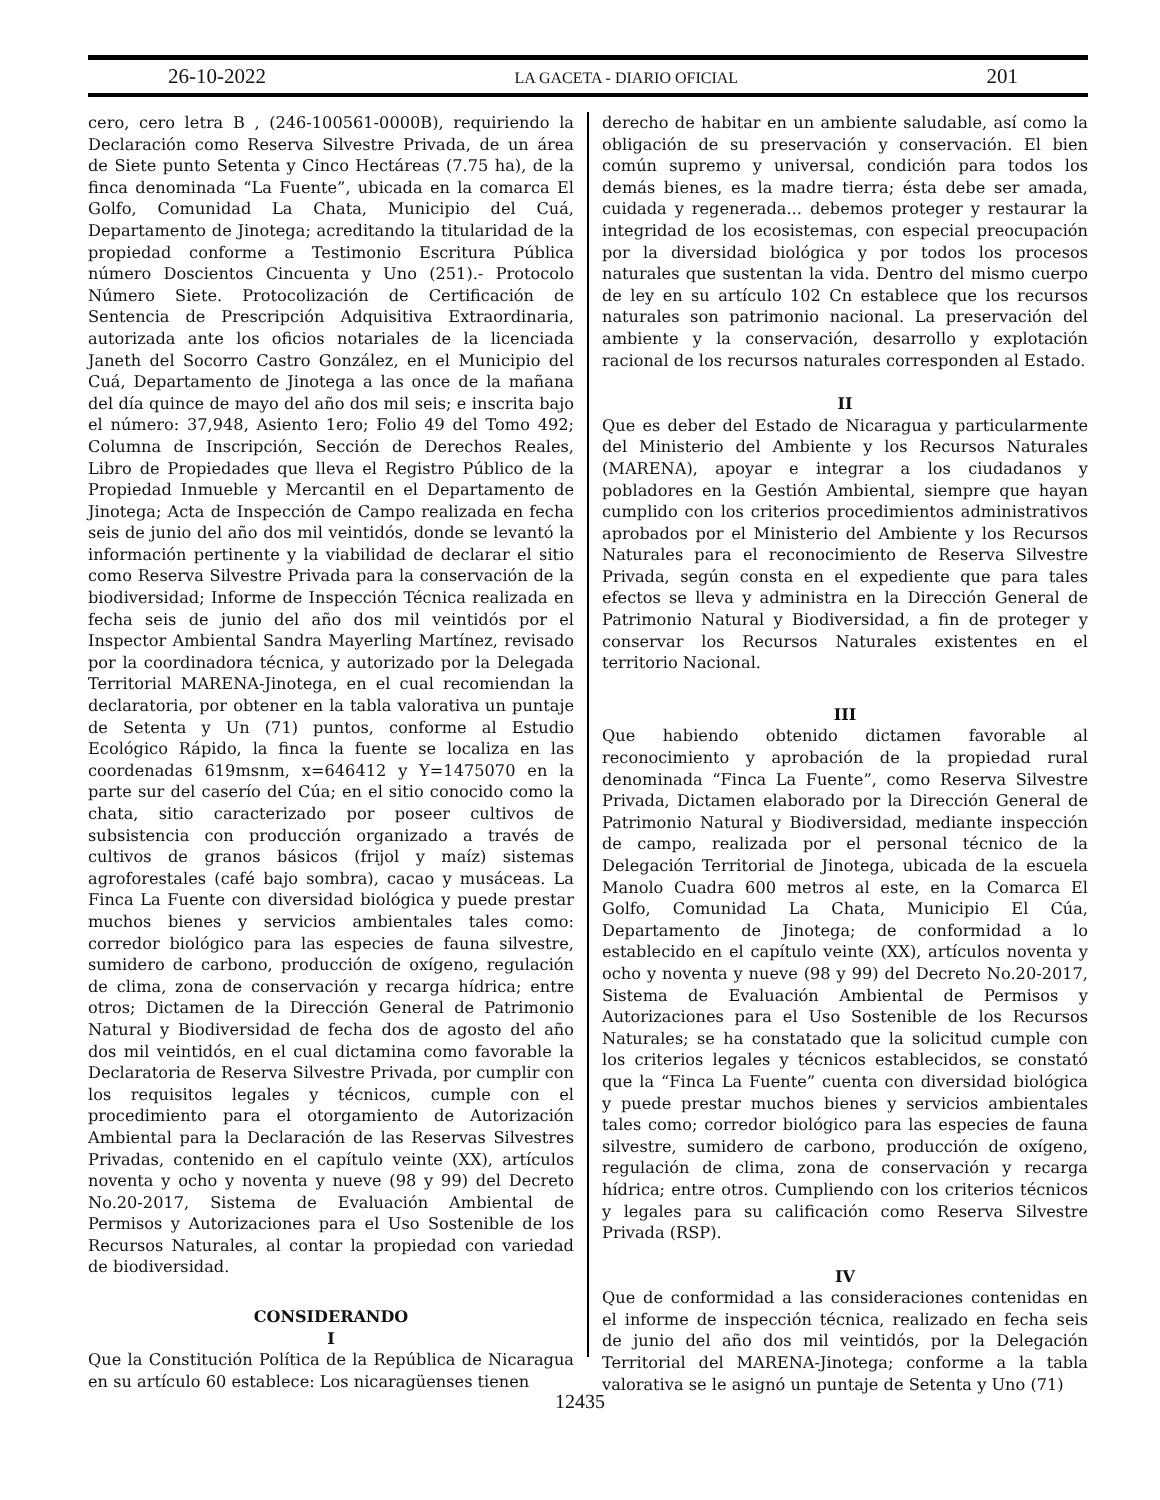26-10-2022 LA GACETA - DIARIO OFICIAL 201
cero, cero letra B , (246-100561-0000B), requiriendo la Declaración como Reserva Silvestre Privada, de un área de Siete punto Setenta y Cinco Hectáreas (7.75 ha), de la finca denominada “La Fuente”, ubicada en la comarca El Golfo, Comunidad La Chata, Municipio del Cuá, Departamento de Jinotega; acreditando la titularidad de la propiedad conforme a Testimonio Escritura Pública número Doscientos Cincuenta y Uno (251).- Protocolo Número Siete. Protocolización de Certificación de Sentencia de Prescripción Adquisitiva Extraordinaria, autorizada ante los oficios notariales de la licenciada Janeth del Socorro Castro González, en el Municipio del Cuá, Departamento de Jinotega a las once de la mañana del día quince de mayo del año dos mil seis; e inscrita bajo el número: 37,948, Asiento 1ero; Folio 49 del Tomo 492; Columna de Inscripción, Sección de Derechos Reales, Libro de Propiedades que lleva el Registro Público de la Propiedad Inmueble y Mercantil en el Departamento de Jinotega; Acta de Inspección de Campo realizada en fecha seis de junio del año dos mil veintidós, donde se levantó la información pertinente y la viabilidad de declarar el sitio como Reserva Silvestre Privada para la conservación de la biodiversidad; Informe de Inspección Técnica realizada en fecha seis de junio del año dos mil veintidós por el Inspector Ambiental Sandra Mayerling Martínez, revisado por la coordinadora técnica, y autorizado por la Delegada Territorial MARENA-Jinotega, en el cual recomiendan la declaratoria, por obtener en la tabla valorativa un puntaje de Setenta y Un (71) puntos, conforme al Estudio Ecológico Rápido, la finca la fuente se localiza en las coordenadas 619msnm, x=646412 y Y=1475070 en la parte sur del caserío del Cúa; en el sitio conocido como la chata, sitio caracterizado por poseer cultivos de subsistencia con producción organizado a través de cultivos de granos básicos (frijol y maíz) sistemas agroforestales (café bajo sombra), cacao y musáceas. La Finca La Fuente con diversidad biológica y puede prestar muchos bienes y servicios ambientales tales como: corredor biológico para las especies de fauna silvestre, sumidero de carbono, producción de oxígeno, regulación de clima, zona de conservación y recarga hídrica; entre otros; Dictamen de la Dirección General de Patrimonio Natural y Biodiversidad de fecha dos de agosto del año dos mil veintidós, en el cual dictamina como favorable la Declaratoria de Reserva Silvestre Privada, por cumplir con los requisitos legales y técnicos, cumple con el procedimiento para el otorgamiento de Autorización Ambiental para la Declaración de las Reservas Silvestres Privadas, contenido en el capítulo veinte (XX), artículos noventa y ocho y noventa y nueve (98 y 99) del Decreto No.20-2017, Sistema de Evaluación Ambiental de Permisos y Autorizaciones para el Uso Sostenible de los Recursos Naturales, al contar la propiedad con variedad de biodiversidad.
CONSIDERANDO
I
Que la Constitución Política de la República de Nicaragua en su artículo 60 establece: Los nicaragüenses tienen
derecho de habitar en un ambiente saludable, así como la obligación de su preservación y conservación. El bien común supremo y universal, condición para todos los demás bienes, es la madre tierra; ésta debe ser amada, cuidada y regenerada... debemos proteger y restaurar la integridad de los ecosistemas, con especial preocupación por la diversidad biológica y por todos los procesos naturales que sustentan la vida. Dentro del mismo cuerpo de ley en su artículo 102 Cn establece que los recursos naturales son patrimonio nacional. La preservación del ambiente y la conservación, desarrollo y explotación racional de los recursos naturales corresponden al Estado.
II
Que es deber del Estado de Nicaragua y particularmente del Ministerio del Ambiente y los Recursos Naturales (MARENA), apoyar e integrar a los ciudadanos y pobladores en la Gestión Ambiental, siempre que hayan cumplido con los criterios procedimientos administrativos aprobados por el Ministerio del Ambiente y los Recursos Naturales para el reconocimiento de Reserva Silvestre Privada, según consta en el expediente que para tales efectos se lleva y administra en la Dirección General de Patrimonio Natural y Biodiversidad, a fin de proteger y conservar los Recursos Naturales existentes en el territorio Nacional.
III
Que habiendo obtenido dictamen favorable al reconocimiento y aprobación de la propiedad rural denominada “Finca La Fuente”, como Reserva Silvestre Privada, Dictamen elaborado por la Dirección General de Patrimonio Natural y Biodiversidad, mediante inspección de campo, realizada por el personal técnico de la Delegación Territorial de Jinotega, ubicada de la escuela Manolo Cuadra 600 metros al este, en la Comarca El Golfo, Comunidad La Chata, Municipio El Cúa, Departamento de Jinotega; de conformidad a lo establecido en el capítulo veinte (XX), artículos noventa y ocho y noventa y nueve (98 y 99) del Decreto No.20-2017, Sistema de Evaluación Ambiental de Permisos y Autorizaciones para el Uso Sostenible de los Recursos Naturales; se ha constatado que la solicitud cumple con los criterios legales y técnicos establecidos, se constató que la “Finca La Fuente” cuenta con diversidad biológica y puede prestar muchos bienes y servicios ambientales tales como; corredor biológico para las especies de fauna silvestre, sumidero de carbono, producción de oxígeno, regulación de clima, zona de conservación y recarga hídrica; entre otros. Cumpliendo con los criterios técnicos y legales para su calificación como Reserva Silvestre Privada (RSP).
IV
Que de conformidad a las consideraciones contenidas en el informe de inspección técnica, realizado en fecha seis de junio del año dos mil veintidós, por la Delegación Territorial del MARENA-Jinotega; conforme a la tabla valorativa se le asignó un puntaje de Setenta y Uno (71)
12435